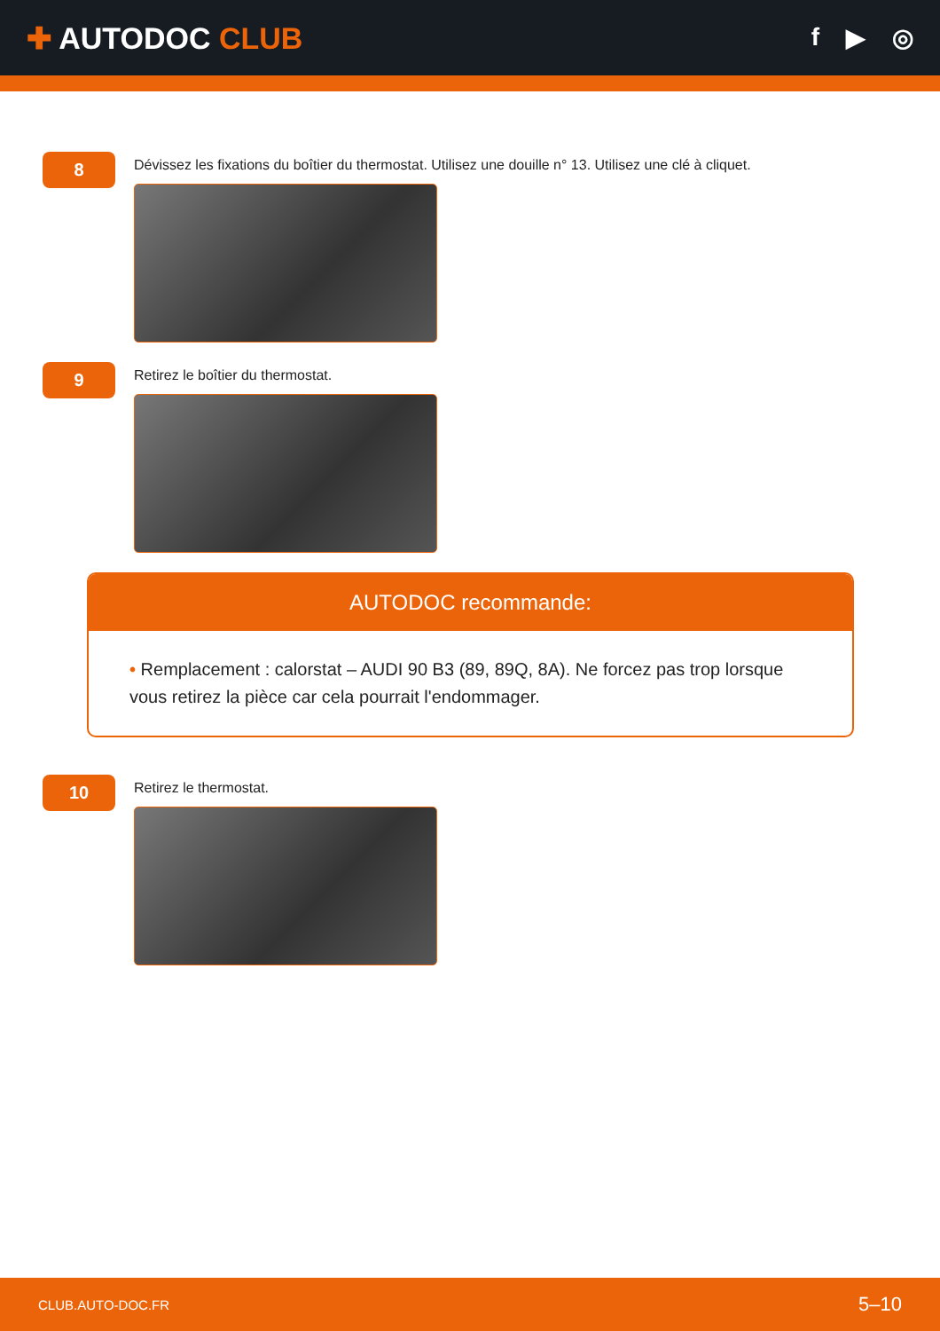✚ AUTODOC CLUB
f ▶ ◎
8
Dévissez les fixations du boîtier du thermostat. Utilisez une douille n° 13. Utilisez une clé à cliquet.
9
Retirez le boîtier du thermostat.
AUTODOC recommande:
• Remplacement : calorstat – AUDI 90 B3 (89, 89Q, 8A). Ne forcez pas trop lorsque vous retirez la pièce car cela pourrait l'endommager.
10
Retirez le thermostat.
CLUB.AUTO-DOC.FR 5–10